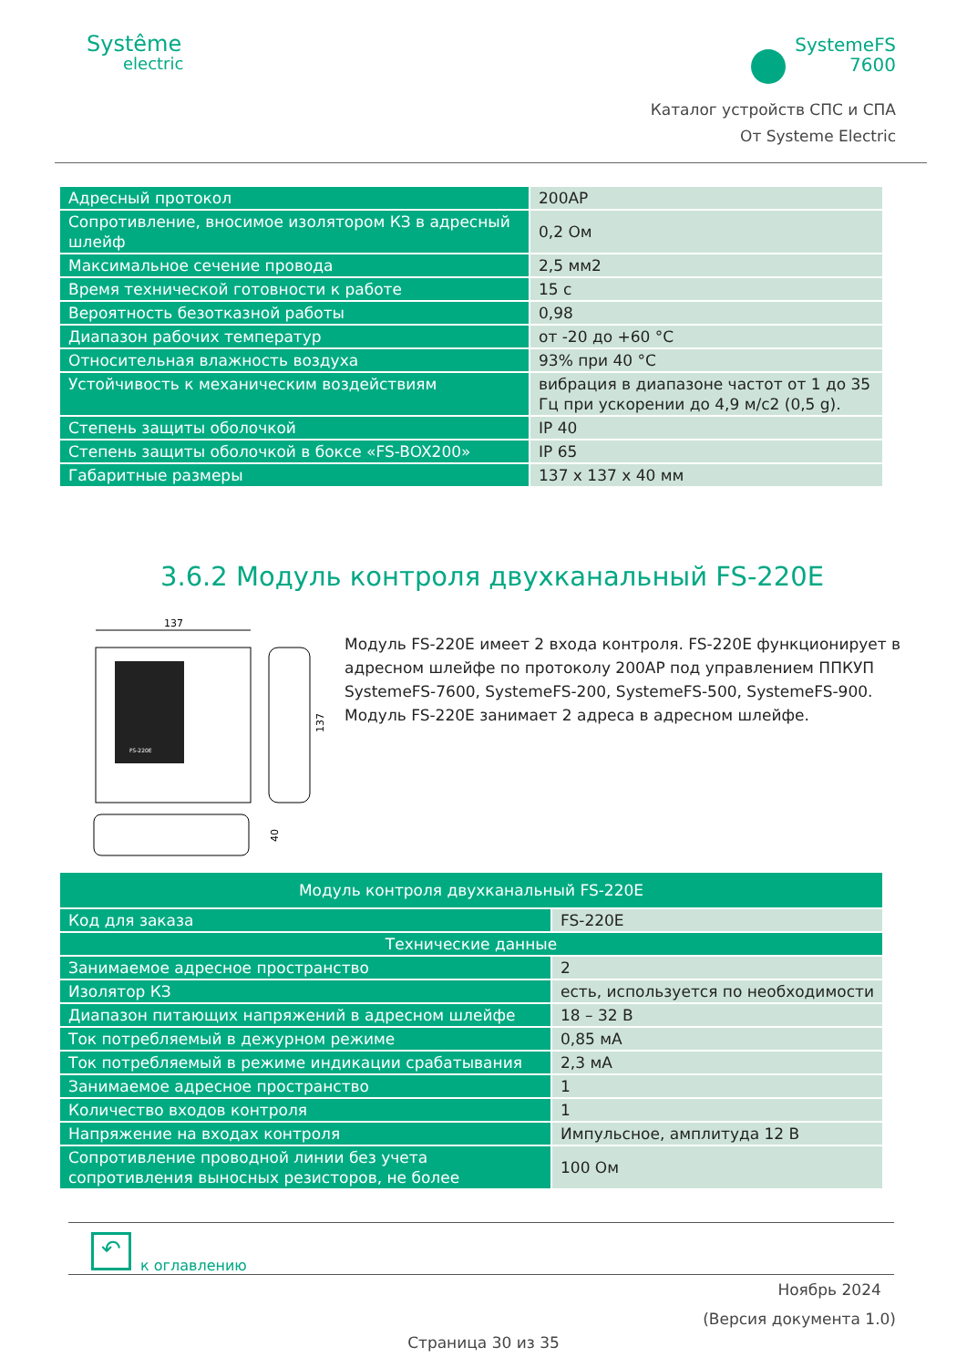Systême
electric
SystemeFS
7600
Каталог устройств СПС и СПА
От Systeme Electric
| Адресный протокол | 200AP |
| Сопротивление, вносимое изолятором КЗ в адресный шлейф | 0,2 Ом |
| Максимальное сечение провода | 2,5 мм2 |
| Время технической готовности к работе | 15 с |
| Вероятность безотказной работы | 0,98 |
| Диапазон рабочих температур | от -20 до +60 °С |
| Относительная влажность воздуха | 93% при 40 °С |
| Устойчивость к механическим воздействиям | вибрация в диапазоне частот от 1 до 35 Гц при ускорении до 4,9 м/с2 (0,5 g). |
| Степень защиты оболочкой | IP 40 |
| Степень защиты оболочкой в боксе «FS-BOX200» | IP 65 |
| Габаритные размеры | 137 х 137 х 40 мм |
3.6.2 Модуль контроля двухканальный FS-220E
137
FS-220E
137
40
Модуль FS-220E имеет 2 входа контроля. FS-220E функционирует в адресном шлейфе по протоколу 200AP под управлением ППКУП SystemeFS-7600, SystemeFS-200, SystemeFS-500, SystemeFS-900. Модуль FS-220E занимает 2 адреса в адресном шлейфе.
| Модуль контроля двухканальный FS-220E | |
| Код для заказа | FS-220E |
| Технические данные | |
| Занимаемое адресное пространство | 2 |
| Изолятор КЗ | есть, используется по необходимости |
| Диапазон питающих напряжений в адресном шлейфе | 18 – 32 В |
| Ток потребляемый в дежурном режиме | 0,85 мА |
| Ток потребляемый в режиме индикации срабатывания | 2,3 мА |
| Занимаемое адресное пространство | 1 |
| Количество входов контроля | 1 |
| Напряжение на входах контроля | Импульсное, амплитуда 12 В |
| Сопротивление проводной линии без учета сопротивления выносных резисторов, не более | 100 Ом |
↶
к оглавлению
Ноябрь 2024
(Версия документа 1.0)
Страница 30 из 35